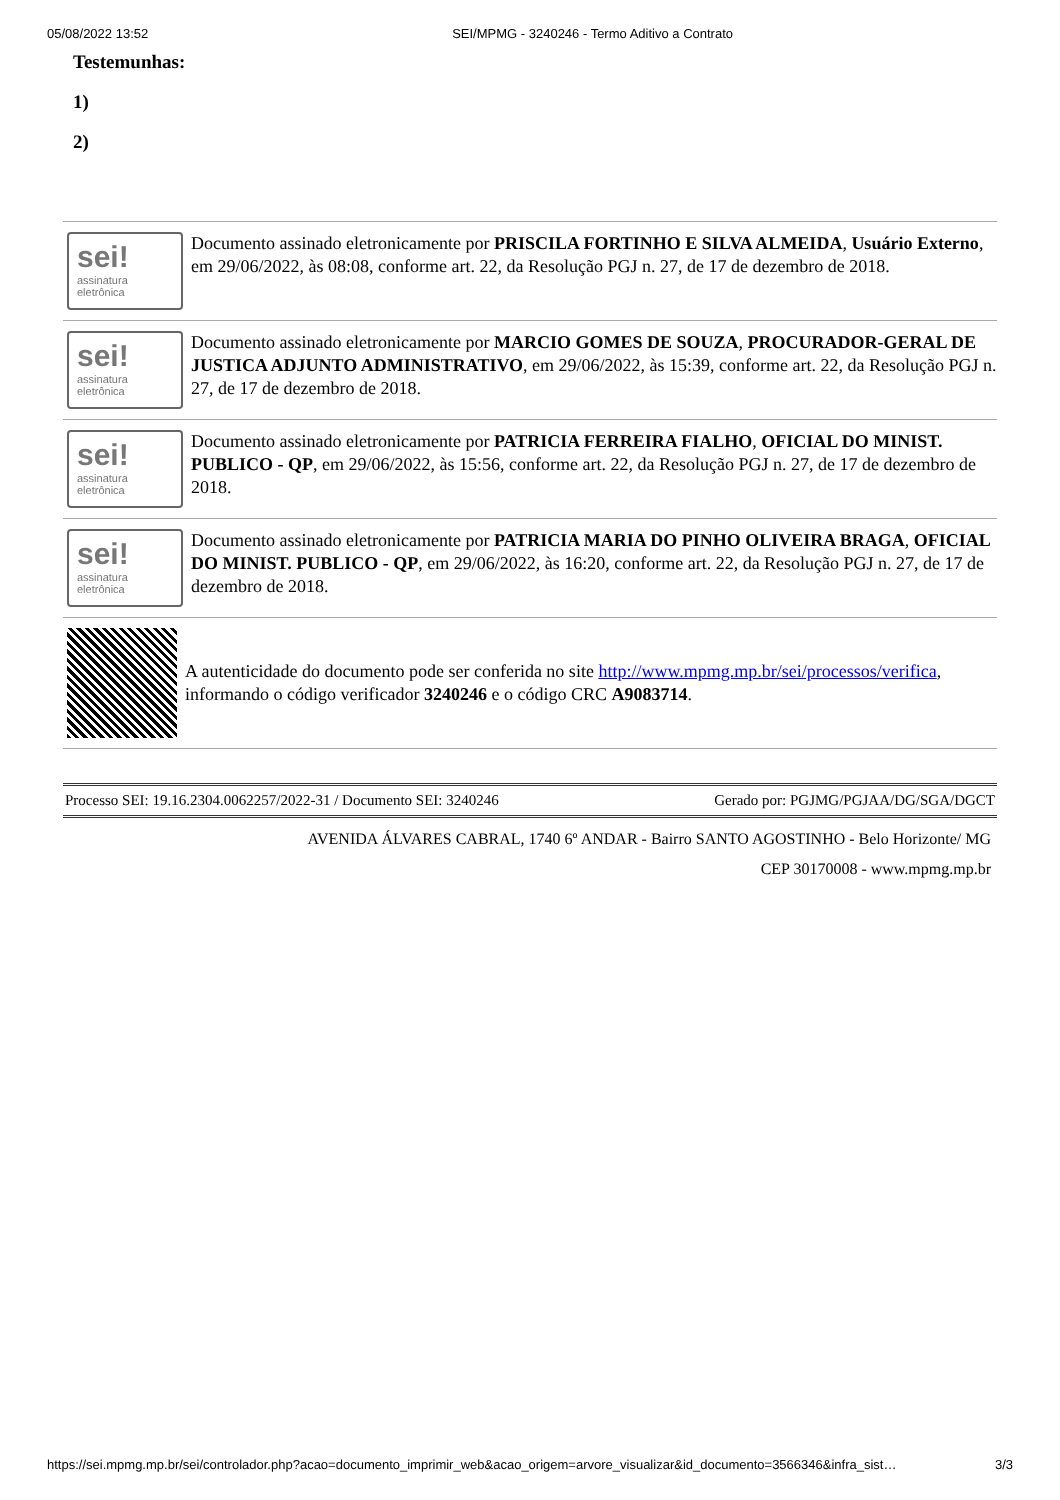05/08/2022 13:52 SEI/MPMG - 3240246 - Termo Aditivo a Contrato
Testemunhas:
1)
2)
sei!
assinatura
eletrônica
Documento assinado eletronicamente por PRISCILA FORTINHO E SILVA ALMEIDA, Usuário Externo, em 29/06/2022, às 08:08, conforme art. 22, da Resolução PGJ n. 27, de 17 de dezembro de 2018.
sei!
assinatura
eletrônica
Documento assinado eletronicamente por MARCIO GOMES DE SOUZA, PROCURADOR-GERAL DE JUSTICA ADJUNTO ADMINISTRATIVO, em 29/06/2022, às 15:39, conforme art. 22, da Resolução PGJ n. 27, de 17 de dezembro de 2018.
sei!
assinatura
eletrônica
Documento assinado eletronicamente por PATRICIA FERREIRA FIALHO, OFICIAL DO MINIST. PUBLICO - QP, em 29/06/2022, às 15:56, conforme art. 22, da Resolução PGJ n. 27, de 17 de dezembro de 2018.
sei!
assinatura
eletrônica
Documento assinado eletronicamente por PATRICIA MARIA DO PINHO OLIVEIRA BRAGA, OFICIAL DO MINIST. PUBLICO - QP, em 29/06/2022, às 16:20, conforme art. 22, da Resolução PGJ n. 27, de 17 de dezembro de 2018.
A autenticidade do documento pode ser conferida no site http://www.mpmg.mp.br/sei/processos/verifica, informando o código verificador 3240246 e o código CRC A9083714.
Processo SEI: 19.16.2304.0062257/2022-31 / Documento SEI: 3240246 Gerado por: PGJMG/PGJAA/DG/SGA/DGCT
AVENIDA ÁLVARES CABRAL, 1740 6º ANDAR - Bairro SANTO AGOSTINHO - Belo Horizonte/ MG
CEP 30170008 - www.mpmg.mp.br
https://sei.mpmg.mp.br/sei/controlador.php?acao=documento_imprimir_web&acao_origem=arvore_visualizar&id_documento=3566346&infra_sist… 3/3